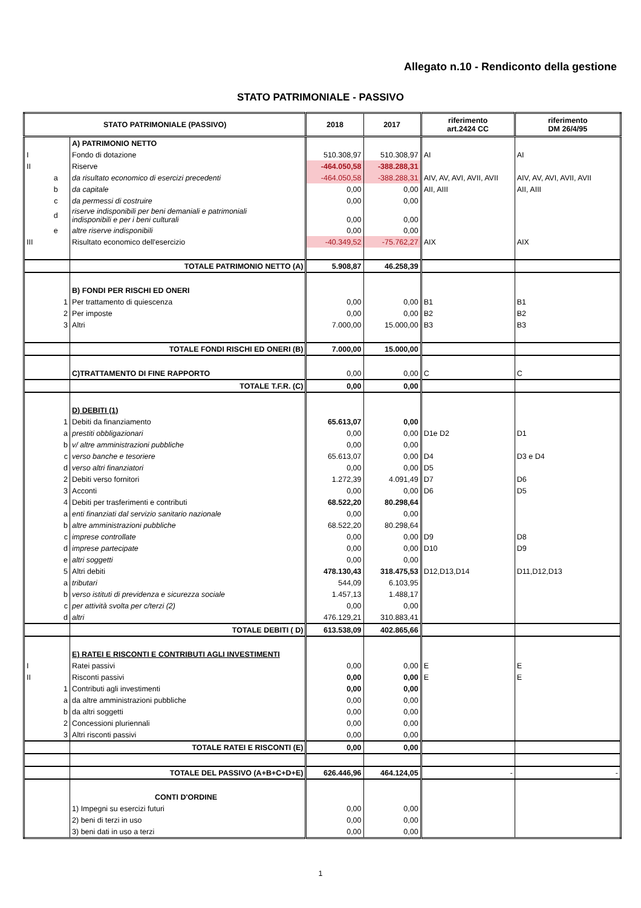Allegato n.10 - Rendiconto della gestione
STATO PATRIMONIALE - PASSIVO
| STATO PATRIMONIALE (PASSIVO) | | | 2018 | 2017 | riferimento art.2424 CC | riferimento DM 26/4/95 |
| --- | --- | --- | --- | --- | --- | --- |
| | | A) PATRIMONIO NETTO | | | | |
| I | | Fondo di dotazione | 510.308,97 | 510.308,97 | AI | AI |
| II | | Riserve | -464.050,58 | -388.288,31 | | |
| | a | da risultato economico di esercizi precedenti | -464.050,58 | -388.288,31 | AIV, AV, AVI, AVII, AVII | AIV, AV, AVI, AVII, AVII |
| | b | da capitale | 0,00 | 0,00 | AII, AIII | AII, AIII |
| | c | da permessi di costruire | 0,00 | 0,00 | | |
| | d | riserve indisponibili per beni demaniali e patrimoniali indisponibili e per i beni culturali | 0,00 | 0,00 | | |
| | e | altre riserve indisponibili | 0,00 | 0,00 | | |
| III | | Risultato economico dell'esercizio | -40.349,52 | -75.762,27 | AIX | AIX |
| | | TOTALE PATRIMONIO NETTO (A) | 5.908,87 | 46.258,39 | | |
| | | B) FONDI PER RISCHI ED ONERI | | | | |
| | 1 | Per trattamento di quiescenza | 0,00 | 0,00 | B1 | B1 |
| | 2 | Per imposte | 0,00 | 0,00 | B2 | B2 |
| | 3 | Altri | 7.000,00 | 15.000,00 | B3 | B3 |
| | | TOTALE FONDI RISCHI ED ONERI (B) | 7.000,00 | 15.000,00 | | |
| | | C)TRATTAMENTO DI FINE RAPPORTO | 0,00 | 0,00 | C | C |
| | | TOTALE T.F.R. (C) | 0,00 | 0,00 | | |
| | | D) DEBITI (1) | | | | |
| | 1 | Debiti da finanziamento | 65.613,07 | 0,00 | | |
| | a | prestiti obbligazionari | 0,00 | 0,00 | D1e D2 | D1 |
| | b | v/ altre amministrazioni pubbliche | 0,00 | 0,00 | | |
| | c | verso banche e tesoriere | 65.613,07 | 0,00 | D4 | D3 e D4 |
| | d | verso altri finanziatori | 0,00 | 0,00 | D5 | |
| | 2 | Debiti verso fornitori | 1.272,39 | 4.091,49 | D7 | D6 |
| | 3 | Acconti | 0,00 | 0,00 | D6 | D5 |
| | 4 | Debiti per trasferimenti e contributi | 68.522,20 | 80.298,64 | | |
| | a | enti finanziati dal servizio sanitario nazionale | 0,00 | 0,00 | | |
| | b | altre amministrazioni pubbliche | 68.522,20 | 80.298,64 | | |
| | c | imprese controllate | 0,00 | 0,00 | D9 | D8 |
| | d | imprese partecipate | 0,00 | 0,00 | D10 | D9 |
| | e | altri soggetti | 0,00 | 0,00 | | |
| | 5 | Altri debiti | 478.130,43 | 318.475,53 | D12,D13,D14 | D11,D12,D13 |
| | a | tributari | 544,09 | 6.103,95 | | |
| | b | verso istituti di previdenza e sicurezza sociale | 1.457,13 | 1.488,17 | | |
| | c | per attività svolta per c/terzi (2) | 0,00 | 0,00 | | |
| | d | altri | 476.129,21 | 310.883,41 | | |
| | | TOTALE DEBITI ( D) | 613.538,09 | 402.865,66 | | |
| | | E) RATEI E RISCONTI E CONTRIBUTI AGLI INVESTIMENTI | | | | |
| I | | Ratei passivi | 0,00 | 0,00 | E | E |
| II | | Risconti passivi | 0,00 | 0,00 | E | E |
| | 1 | Contributi agli investimenti | 0,00 | 0,00 | | |
| | a | da altre amministrazioni pubbliche | 0,00 | 0,00 | | |
| | b | da altri soggetti | 0,00 | 0,00 | | |
| | 2 | Concessioni pluriennali | 0,00 | 0,00 | | |
| | 3 | Altri risconti passivi | 0,00 | 0,00 | | |
| | | TOTALE RATEI E RISCONTI (E) | 0,00 | 0,00 | | |
| | | TOTALE DEL PASSIVO (A+B+C+D+E) | 626.446,96 | 464.124,05 | - | - |
| | | CONTI D'ORDINE | | | | |
| | | 1) Impegni su esercizi futuri | 0,00 | 0,00 | | |
| | | 2) beni di terzi in uso | 0,00 | 0,00 | | |
| | | 3) beni dati in uso a terzi | 0,00 | 0,00 | | |
1